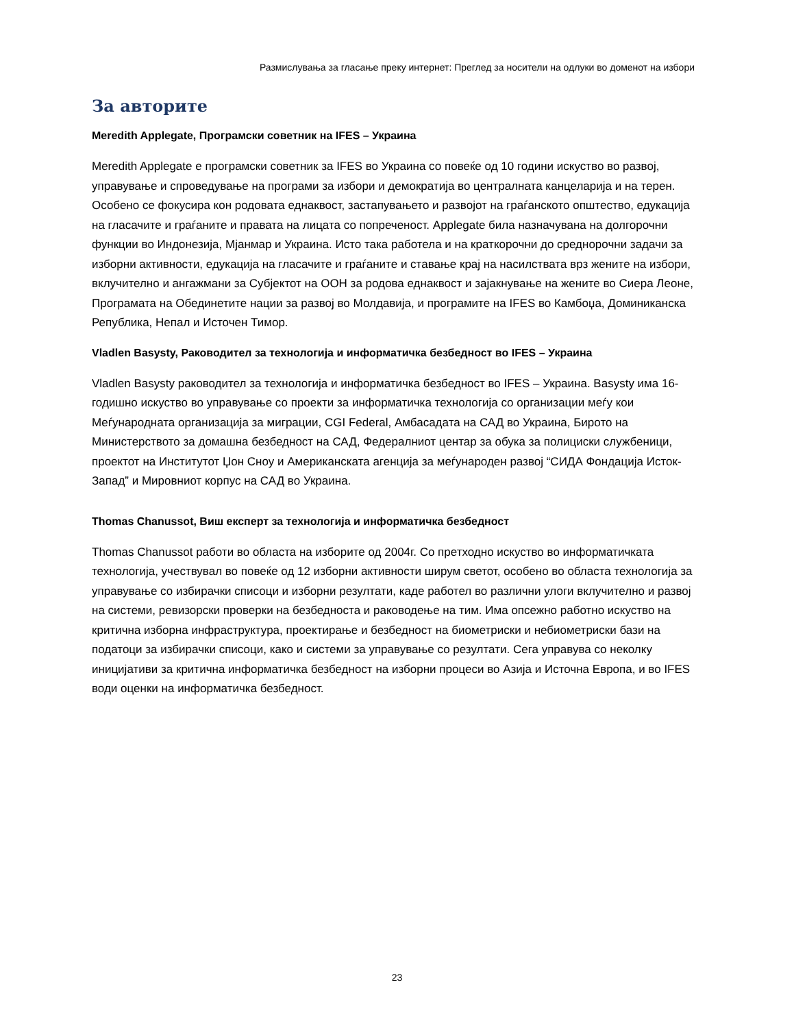Размислувања за гласање преку интернет: Преглед за носители на одлуки во доменот на избори
За авторите
Meredith Applegate, Програмски советник на IFES – Украина
Meredith Applegate е програмски советник за IFES во Украина со повеќе од 10 години искуство во развој, управување и спроведување на програми за избори и демократија во централната канцеларија и на терен. Особено се фокусира кон родовата еднаквост, застапувањето и развојот на граѓанското општество, едукација на гласачите и граѓаните и правата на лицата со попреченост. Applegate била назначувана на долгорочни функции во Индонезија, Мјанмар и Украина. Исто така работела и на краткорочни до среднорочни задачи за изборни активности, едукација на гласачите и граѓаните и ставање крај на насилствата врз жените на избори, вклучително и ангажмани за Субјектот на ООН за родова еднаквост и зајакнување на жените во Сиера Леоне, Програмата на Обединетите нации за развој во Молдавија, и програмите на IFES во Камбоџа, Доминиканска Република, Непал и Источен Тимор.
Vladlen Basysty, Раководител за технологија и информатичка безбедност во IFES – Украина
Vladlen Basysty раководител за технологија и информатичка безбедност во IFES – Украина. Basysty има 16-годишно искуство во управување со проекти за информатичка технологија со организации меѓу кои Меѓународната организација за миграции, CGI Federal, Амбасадата на САД во Украина, Бирото на Министерството за домашна безбедност на САД, Федералниот центар за обука за полициски службеници, проектот на Институтот Џон Сноу и Американската агенција за меѓународен развој “СИДА Фондација Исток-Запад” и Мировниот корпус на САД во Украина.
Thomas Chanussot, Виш експерт за технологија и информатичка безбедност
Thomas Chanussot работи во областа на изборите од 2004г. Со претходно искуство во информатичката технологија, учествувал во повеќе од 12 изборни активности ширум светот, особено во областа технологија за управување со избирачки списоци и изборни резултати, каде работел во различни улоги вклучително и развој на системи, ревизорски проверки на безбедноста и раководење на тим. Има опсежно работно искуство на критична изборна инфраструктура, проектирање и безбедност на биометриски и небиометриски бази на податоци за избирачки списоци, како и системи за управување со резултати. Сега управува со неколку иницијативи за критична информатичка безбедност на изборни процеси во Азија и Источна Европа, и во IFES води оценки на информатичка безбедност.
23